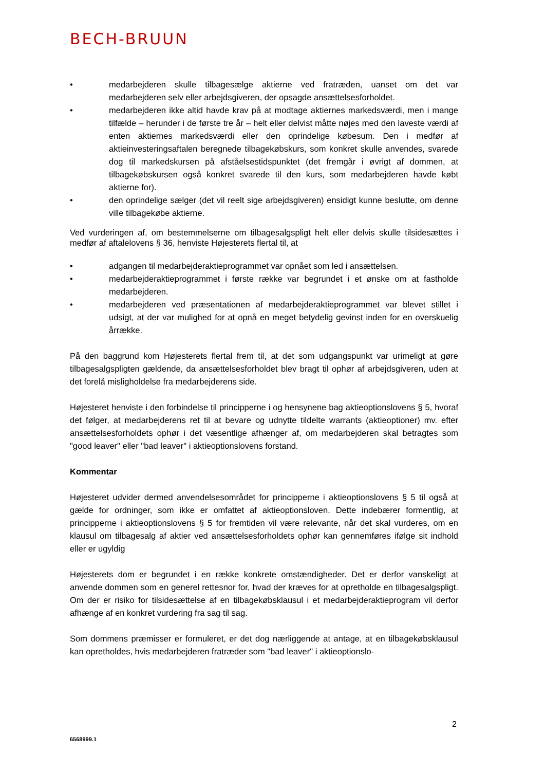BECH-BRUUN
• medarbejderen skulle tilbagesælge aktierne ved fratræden, uanset om det var medarbejderen selv eller arbejdsgiveren, der opsagde ansættelsesforholdet.
• medarbejderen ikke altid havde krav på at modtage aktiernes markedsværdi, men i mange tilfælde – herunder i de første tre år – helt eller delvist måtte nøjes med den laveste værdi af enten aktiernes markedsværdi eller den oprindelige købesum. Den i medfør af aktieinvesteringsaftalen beregnede tilbagekøbskurs, som konkret skulle anvendes, svarede dog til markedskursen på afståelsestidspunktet (det fremgår i øvrigt af dommen, at tilbagekøbskursen også konkret svarede til den kurs, som medarbejderen havde købt aktierne for).
• den oprindelige sælger (det vil reelt sige arbejdsgiveren) ensidigt kunne beslutte, om denne ville tilbagekøbe aktierne.
Ved vurderingen af, om bestemmelserne om tilbagesalgspligt helt eller delvis skulle tilsidesættes i medfør af aftalelovens § 36, henviste Højesterets flertal til, at
• adgangen til medarbejderaktieprogrammet var opnået som led i ansættelsen.
• medarbejderaktieprogrammet i første række var begrundet i et ønske om at fastholde medarbejderen.
• medarbejderen ved præsentationen af medarbejderaktieprogrammet var blevet stillet i udsigt, at der var mulighed for at opnå en meget betydelig gevinst inden for en overskuelig årrække.
På den baggrund kom Højesterets flertal frem til, at det som udgangspunkt var urimeligt at gøre tilbagesalgspligten gældende, da ansættelsesforholdet blev bragt til ophør af arbejdsgiveren, uden at det forelå misligholdelse fra medarbejderens side.
Højesteret henviste i den forbindelse til principperne i og hensynene bag aktieoptionslovens § 5, hvoraf det følger, at medarbejderens ret til at bevare og udnytte tildelte warrants (aktieoptioner) mv. efter ansættelsesforholdets ophør i det væsentlige afhænger af, om medarbejderen skal betragtes som "good leaver" eller "bad leaver" i aktieoptionslovens forstand.
Kommentar
Højesteret udvider dermed anvendelsesområdet for principperne i aktieoptionslovens § 5 til også at gælde for ordninger, som ikke er omfattet af aktieoptionsloven. Dette indebærer formentlig, at principperne i aktieoptionslovens § 5 for fremtiden vil være relevante, når det skal vurderes, om en klausul om tilbagesalg af aktier ved ansættelsesforholdets ophør kan gennemføres ifølge sit indhold eller er ugyldig
Højesterets dom er begrundet i en række konkrete omstændigheder. Det er derfor vanskeligt at anvende dommen som en generel rettesnor for, hvad der kræves for at opretholde en tilbagesalgspligt. Om der er risiko for tilsidesættelse af en tilbagekøbsklausul i et medarbejderaktieprogram vil derfor afhænge af en konkret vurdering fra sag til sag.
Som dommens præmisser er formuleret, er det dog nærliggende at antage, at en tilbagekøbsklausul kan opretholdes, hvis medarbejderen fratræder som "bad leaver" i aktieoptionslo-
2
6568999.1